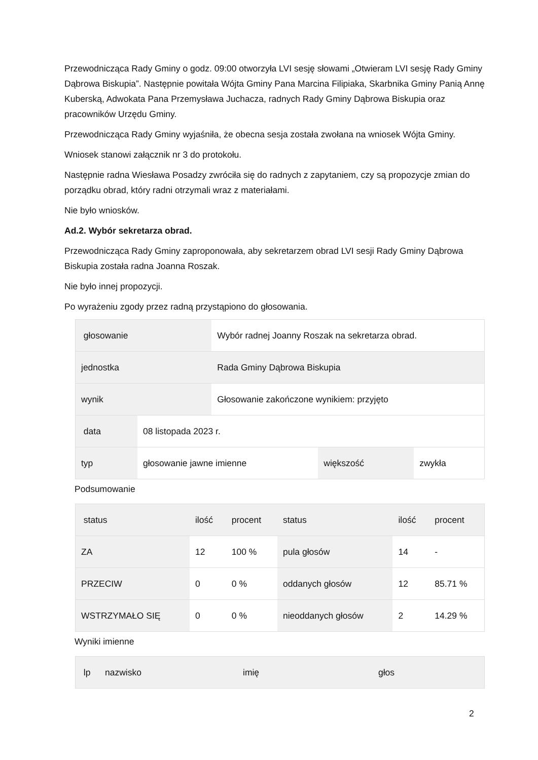Przewodnicząca Rady Gminy o godz. 09:00 otworzyła LVI sesję słowami „Otwieram LVI sesję Rady Gminy Dąbrowa Biskupia”. Następnie powitała Wójta Gminy Pana Marcina Filipiaka, Skarbnika Gminy Panią Annę Kuberską, Adwokata Pana Przemysława Juchacza, radnych Rady Gminy Dąbrowa Biskupia oraz pracowników Urzędu Gminy.
Przewodnicząca Rady Gminy wyjaśniła, że obecna sesja została zwołana na wniosek Wójta Gminy.
Wniosek stanowi załącznik nr 3 do protokołu.
Następnie radna Wiesława Posadzy zwróciła się do radnych z zapytaniem, czy są propozycje zmian do porządku obrad, który radni otrzymali wraz z materiałami.
Nie było wniosków.
Ad.2. Wybór sekretarza obrad.
Przewodnicząca Rady Gminy zaproponowała, aby sekretarzem obrad LVI sesji Rady Gminy Dąbrowa Biskupia została radna Joanna Roszak.
Nie było innej propozycji.
Po wyrażeniu zgody przez radną przystąpiono do głosowania.
| głosowanie | | Wybór radnej Joanny Roszak na sekretarza obrad. | | |
| jednostka | | Rada Gminy Dąbrowa Biskupia | | |
| wynik | | Głosowanie zakończone wynikiem: przyjęto | | |
| data | 08 listopada 2023 r. | | | |
| typ | głosowanie jawne imienne | | większość | zwykła |
Podsumowanie
| status | ilość | procent | status | ilość | procent |
| ZA | 12 | 100 % | pula głosów | 14 | - |
| PRZECIW | 0 | 0 % | oddanych głosów | 12 | 85.71 % |
| WSTRZYMAŁO SIĘ | 0 | 0 % | nieoddanych głosów | 2 | 14.29 % |
Wyniki imienne
| lp | nazwisko | imię | głos |
2